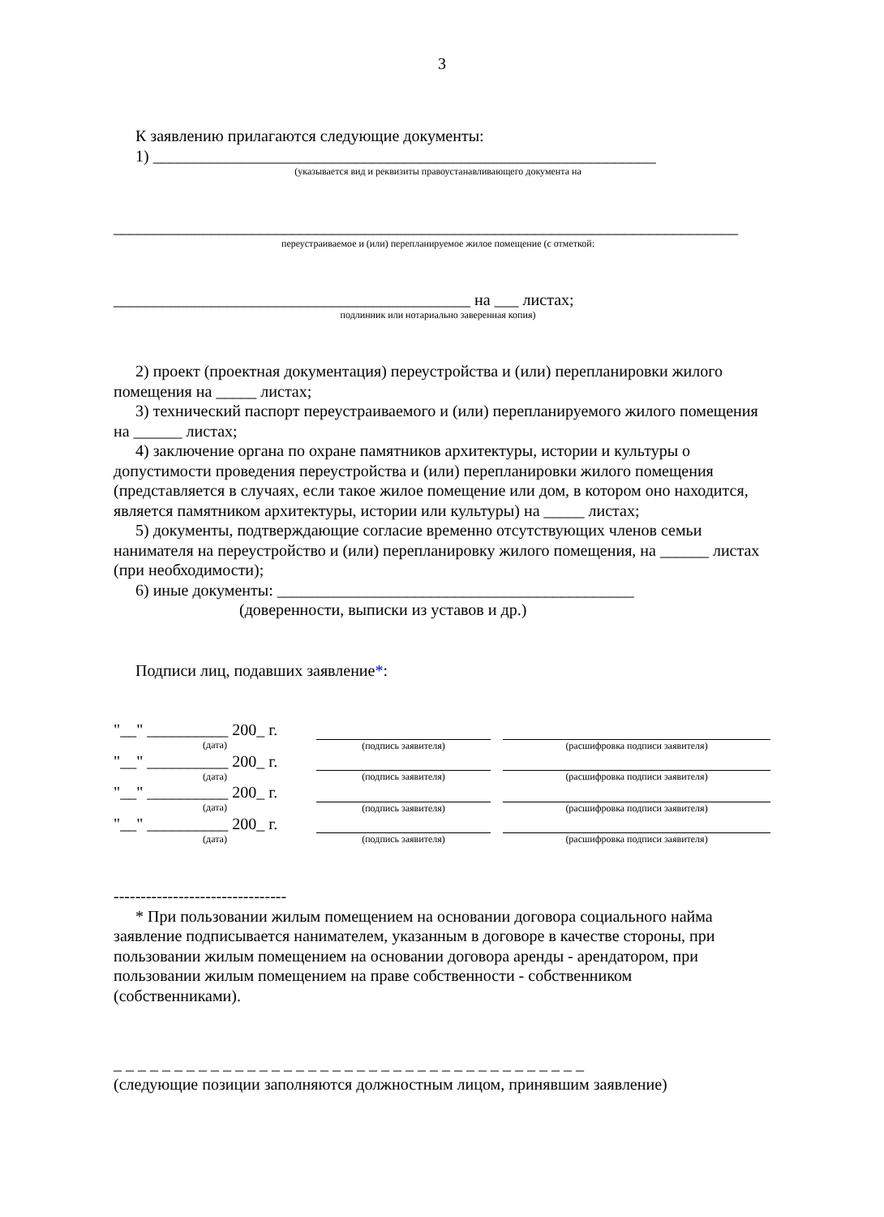3
К заявлению прилагаются следующие документы:
1) ______________________________________________________________
(указывается вид и реквизиты правоустанавливающего документа на
_____________________________________________________________________________
переустраиваемое и (или) перепланируемое жилое помещение (с отметкой:
____________________________________________ на ___ листах;
подлинник или нотариально заверенная копия)
2) проект (проектная документация) переустройства и (или) перепланировки жилого помещения на _____ листах;
3) технический паспорт переустраиваемого и (или) перепланируемого жилого помещения на ______ листах;
4) заключение органа по охране памятников архитектуры, истории и культуры о допустимости проведения переустройства и (или) перепланировки жилого помещения (представляется в случаях, если такое жилое помещение или дом, в котором оно находится, является памятником архитектуры, истории или культуры) на _____ листах;
5) документы, подтверждающие согласие временно отсутствующих членов семьи нанимателя на переустройство и (или) перепланировку жилого помещения, на ______ листах (при необходимости);
6) иные документы: ____________________________________________
(доверенности, выписки из уставов и др.)
Подписи лиц, подавших заявление*:
| "__" __________ 200_ г. | | | |
| (дата) | (подпись заявителя) | | (расшифровка подписи заявителя) |
| "__" __________ 200_ г. | | | |
| (дата) | (подпись заявителя) | | (расшифровка подписи заявителя) |
| "__" __________ 200_ г. | | | |
| (дата) | (подпись заявителя) | | (расшифровка подписи заявителя) |
| "__" __________ 200_ г. | | | |
| (дата) | (подпись заявителя) | | (расшифровка подписи заявителя) |
--------------------------------
* При пользовании жилым помещением на основании договора социального найма заявление подписывается нанимателем, указанным в договоре в качестве стороны, при пользовании жилым помещением на основании договора аренды - арендатором, при пользовании жилым помещением на праве собственности - собственником (собственниками).
_ _ _ _ _ _ _ _ _ _ _ _ _ _ _ _ _ _ _ _ _ _ _ _ _ _ _ _ _ _ _ _ _ _ _ _ _ _ _
(следующие позиции заполняются должностным лицом, принявшим заявление)